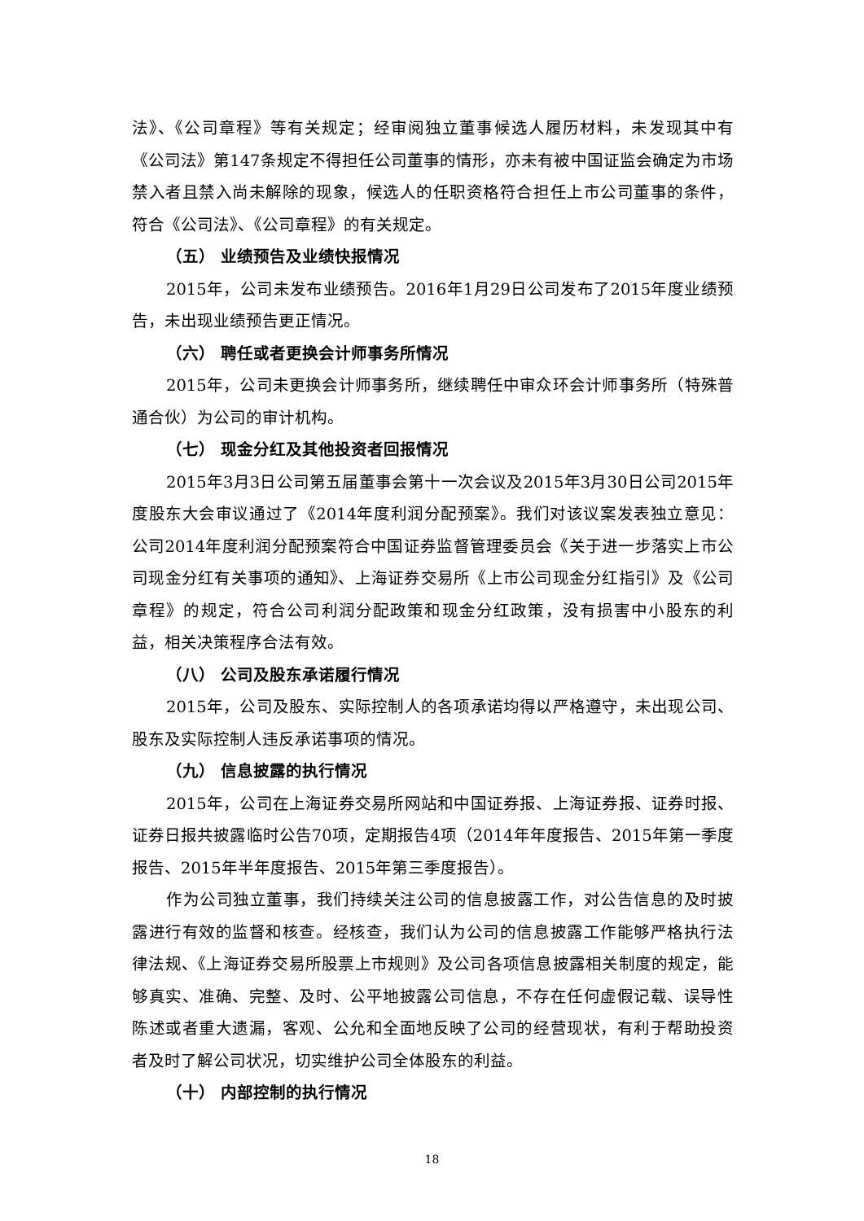法》、《公司章程》等有关规定；经审阅独立董事候选人履历材料，未发现其中有《公司法》第147条规定不得担任公司董事的情形，亦未有被中国证监会确定为市场禁入者且禁入尚未解除的现象，候选人的任职资格符合担任上市公司董事的条件，符合《公司法》、《公司章程》的有关规定。
（五） 业绩预告及业绩快报情况
2015年，公司未发布业绩预告。2016年1月29日公司发布了2015年度业绩预告，未出现业绩预告更正情况。
（六） 聘任或者更换会计师事务所情况
2015年，公司未更换会计师事务所，继续聘任中审众环会计师事务所（特殊普通合伙）为公司的审计机构。
（七） 现金分红及其他投资者回报情况
2015年3月3日公司第五届董事会第十一次会议及2015年3月30日公司2015年度股东大会审议通过了《2014年度利润分配预案》。我们对该议案发表独立意见：公司2014年度利润分配预案符合中国证券监督管理委员会《关于进一步落实上市公司现金分红有关事项的通知》、上海证券交易所《上市公司现金分红指引》及《公司章程》的规定，符合公司利润分配政策和现金分红政策，没有损害中小股东的利益，相关决策程序合法有效。
（八） 公司及股东承诺履行情况
2015年，公司及股东、实际控制人的各项承诺均得以严格遵守，未出现公司、股东及实际控制人违反承诺事项的情况。
（九） 信息披露的执行情况
2015年，公司在上海证券交易所网站和中国证券报、上海证券报、证券时报、证券日报共披露临时公告70项，定期报告4项（2014年年度报告、2015年第一季度报告、2015年半年度报告、2015年第三季度报告）。
作为公司独立董事，我们持续关注公司的信息披露工作，对公告信息的及时披露进行有效的监督和核查。经核查，我们认为公司的信息披露工作能够严格执行法律法规、《上海证券交易所股票上市规则》及公司各项信息披露相关制度的规定，能够真实、准确、完整、及时、公平地披露公司信息，不存在任何虚假记载、误导性陈述或者重大遗漏，客观、公允和全面地反映了公司的经营现状，有利于帮助投资者及时了解公司状况，切实维护公司全体股东的利益。
（十） 内部控制的执行情况
18